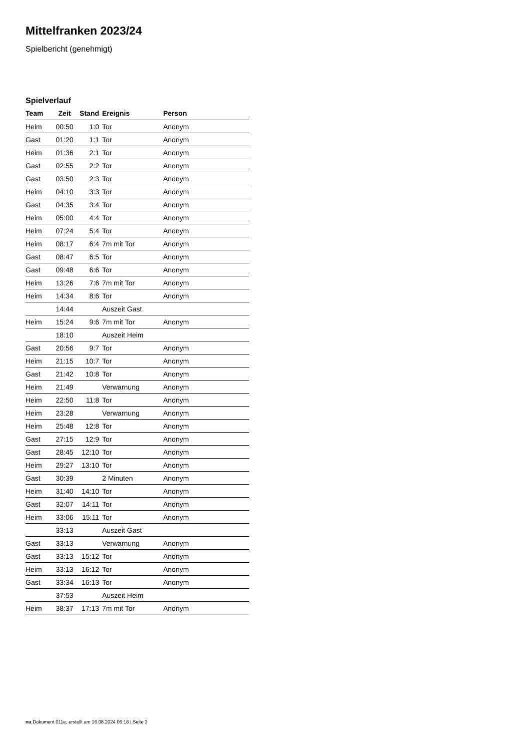Mittelfranken 2023/24
Spielbericht (genehmigt)
Spielverlauf
| Team | Zeit | Stand | Ereignis | Person |
| --- | --- | --- | --- | --- |
| Heim | 00:50 | 1:0 | Tor | Anonym |
| Gast | 01:20 | 1:1 | Tor | Anonym |
| Heim | 01:36 | 2:1 | Tor | Anonym |
| Gast | 02:55 | 2:2 | Tor | Anonym |
| Gast | 03:50 | 2:3 | Tor | Anonym |
| Heim | 04:10 | 3:3 | Tor | Anonym |
| Gast | 04:35 | 3:4 | Tor | Anonym |
| Heim | 05:00 | 4:4 | Tor | Anonym |
| Heim | 07:24 | 5:4 | Tor | Anonym |
| Heim | 08:17 | 6:4 | 7m mit Tor | Anonym |
| Gast | 08:47 | 6:5 | Tor | Anonym |
| Gast | 09:48 | 6:6 | Tor | Anonym |
| Heim | 13:26 | 7:6 | 7m mit Tor | Anonym |
| Heim | 14:34 | 8:6 | Tor | Anonym |
| | 14:44 | | Auszeit Gast | |
| Heim | 15:24 | 9:6 | 7m mit Tor | Anonym |
| | 18:10 | | Auszeit Heim | |
| Gast | 20:56 | 9:7 | Tor | Anonym |
| Heim | 21:15 | 10:7 | Tor | Anonym |
| Gast | 21:42 | 10:8 | Tor | Anonym |
| Heim | 21:49 | | Verwarnung | Anonym |
| Heim | 22:50 | 11:8 | Tor | Anonym |
| Heim | 23:28 | | Verwarnung | Anonym |
| Heim | 25:48 | 12:8 | Tor | Anonym |
| Gast | 27:15 | 12:9 | Tor | Anonym |
| Gast | 28:45 | 12:10 | Tor | Anonym |
| Heim | 29:27 | 13:10 | Tor | Anonym |
| Gast | 30:39 | | 2 Minuten | Anonym |
| Heim | 31:40 | 14:10 | Tor | Anonym |
| Gast | 32:07 | 14:11 | Tor | Anonym |
| Heim | 33:06 | 15:11 | Tor | Anonym |
| | 33:13 | | Auszeit Gast | |
| Gast | 33:13 | | Verwarnung | Anonym |
| Gast | 33:13 | 15:12 | Tor | Anonym |
| Heim | 33:13 | 16:12 | Tor | Anonym |
| Gast | 33:34 | 16:13 | Tor | Anonym |
| | 37:53 | | Auszeit Heim | |
| Heim | 38:37 | 17:13 | 7m mit Tor | Anonym |
nu.Dokument 011e, erstellt am 16.08.2024 06:18 | Seite 3